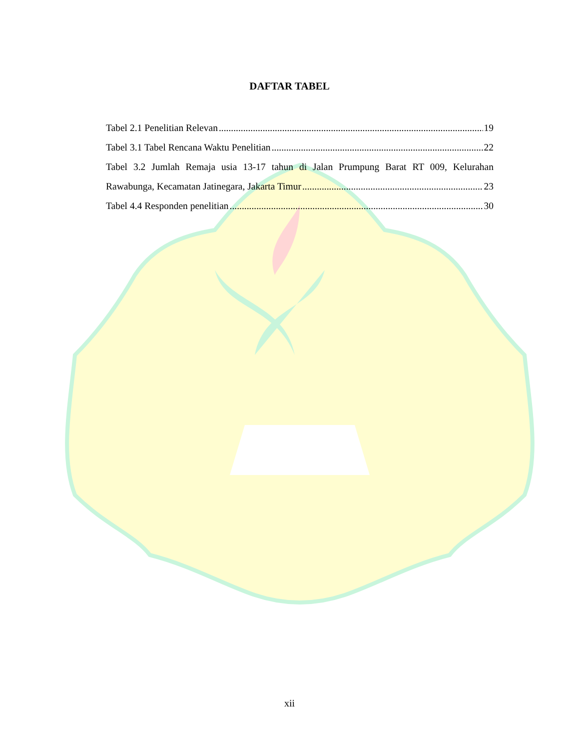DAFTAR TABEL
Tabel 2.1 Penelitian Relevan 19
Tabel 3.1 Tabel Rencana Waktu Penelitian 22
Tabel 3.2 Jumlah Remaja usia 13-17 tahun di Jalan Prumpung Barat RT 009, Kelurahan
Rawabunga, Kecamatan Jatinegara, Jakarta Timur 23
Tabel 4.4 Responden penelitian 30
xii